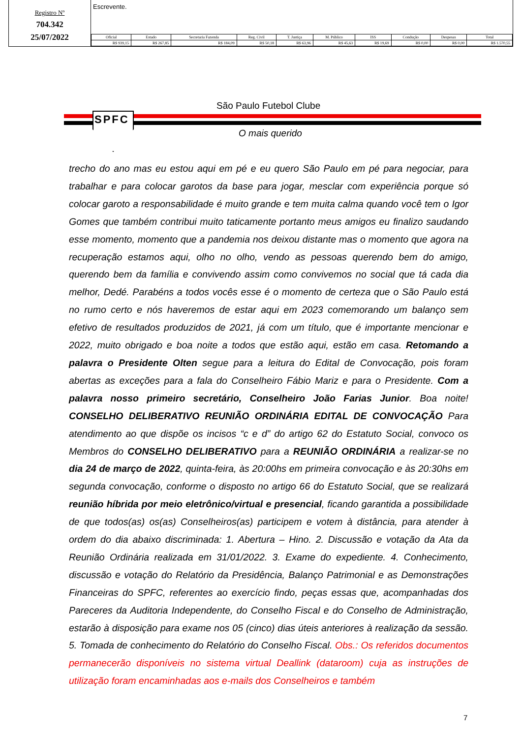Registro Nº
704.342
25/07/2022
Escrevente.
| Oficial | Estado | Secretaria Fazenda | Reg. Civil | T. Justiça | M. Público | ISS | Condução | Despesas | Total |
| --- | --- | --- | --- | --- | --- | --- | --- | --- | --- |
| R$ 939,15 | R$ 267,85 | R$ 184,09 | R$ 50,18 | R$ 63,96 | R$ 45,63 | R$ 19,69 | R$ 0,00 | R$ 0,00 | R$ 1.570,55 |
SPFC
São Paulo Futebol Clube
O mais querido
trecho do ano mas eu estou aqui em pé e eu quero São Paulo em pé para negociar, para trabalhar e para colocar garotos da base para jogar, mesclar com experiência porque só colocar garoto a responsabilidade é muito grande e tem muita calma quando você tem o Igor Gomes que também contribui muito taticamente portanto meus amigos eu finalizo saudando esse momento, momento que a pandemia nos deixou distante mas o momento que agora na recuperação estamos aqui, olho no olho, vendo as pessoas querendo bem do amigo, querendo bem da família e convivendo assim como convivemos no social que tá cada dia melhor, Dedé. Parabéns a todos vocês esse é o momento de certeza que o São Paulo está no rumo certo e nós haveremos de estar aqui em 2023 comemorando um balanço sem efetivo de resultados produzidos de 2021, já com um título, que é importante mencionar e 2022, muito obrigado e boa noite a todos que estão aqui, estão em casa. Retomando a palavra o Presidente Olten segue para a leitura do Edital de Convocação, pois foram abertas as exceções para a fala do Conselheiro Fábio Mariz e para o Presidente. Com a palavra nosso primeiro secretário, Conselheiro João Farias Junior. Boa noite! CONSELHO DELIBERATIVO REUNIÃO ORDINÁRIA EDITAL DE CONVOCAÇÃO Para atendimento ao que dispõe os incisos “c e d” do artigo 62 do Estatuto Social, convoco os Membros do CONSELHO DELIBERATIVO para a REUNIÃO ORDINÁRIA a realizar-se no dia 24 de março de 2022, quinta-feira, às 20:00hs em primeira convocação e às 20:30hs em segunda convocação, conforme o disposto no artigo 66 do Estatuto Social, que se realizará reunião híbrida por meio eletrônico/virtual e presencial, ficando garantida a possibilidade de que todos(as) os(as) Conselheiros(as) participem e votem à distância, para atender à ordem do dia abaixo discriminada: 1. Abertura – Hino. 2. Discussão e votação da Ata da Reunião Ordinária realizada em 31/01/2022. 3. Exame do expediente. 4. Conhecimento, discussão e votação do Relatório da Presidência, Balanço Patrimonial e as Demonstrações Financeiras do SPFC, referentes ao exercício findo, peças essas que, acompanhadas dos Pareceres da Auditoria Independente, do Conselho Fiscal e do Conselho de Administração, estarão à disposição para exame nos 05 (cinco) dias úteis anteriores à realização da sessão. 5. Tomada de conhecimento do Relatório do Conselho Fiscal. Obs.: Os referidos documentos permanecerão disponíveis no sistema virtual Deallink (dataroom) cuja as instruções de utilização foram encaminhadas aos e-mails dos Conselheiros e também
7